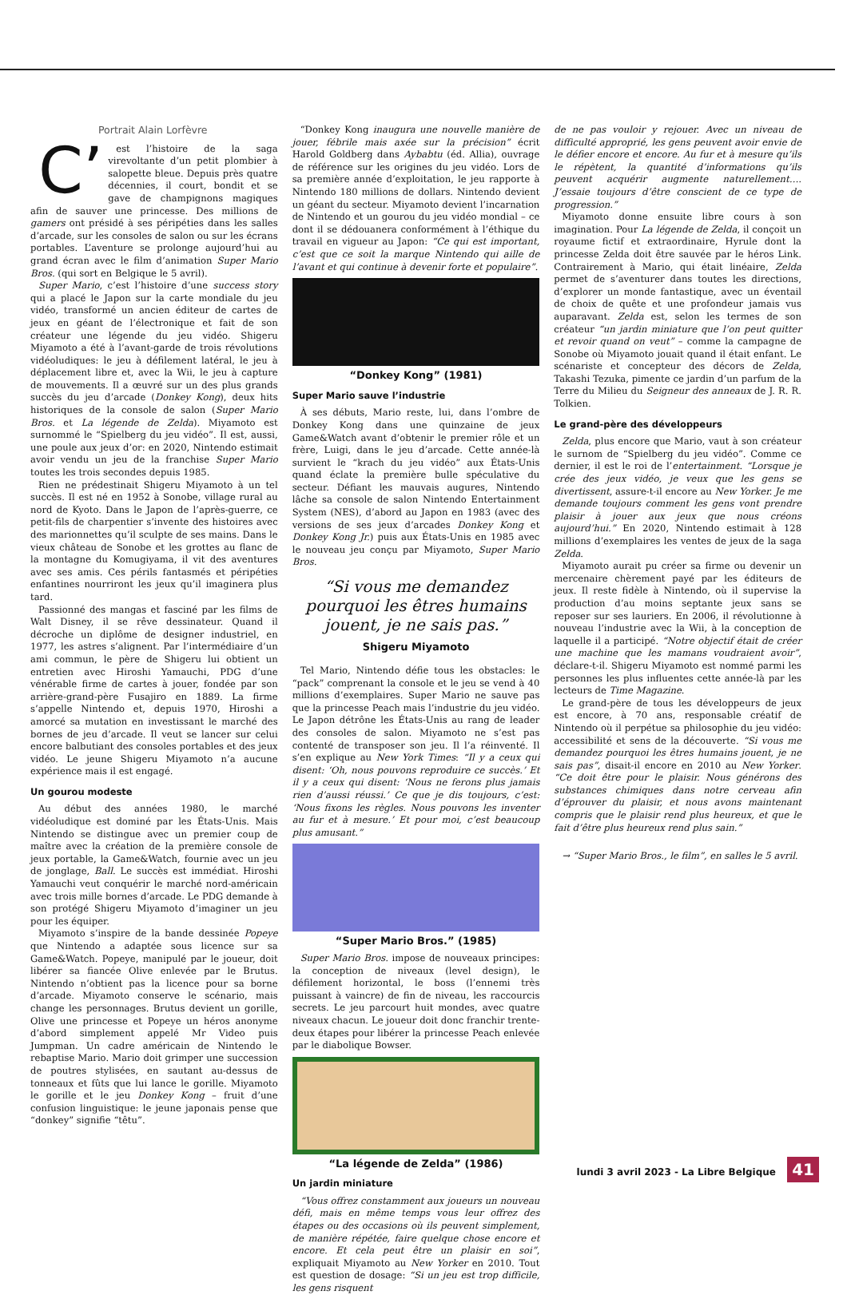Portrait Alain Lorfèvre
C’ est l’histoire de la saga virevoltante d’un petit plombier à salopette bleue. Depuis près quatre décennies, il court, bondit et se gave de champignons magiques afin de sauver une princesse. Des millions de gamers ont présidé à ses péripéties dans les salles d’arcade, sur les consoles de salon ou sur les écrans portables. L’aventure se prolonge aujourd’hui au grand écran avec le film d’animation Super Mario Bros. (qui sort en Belgique le 5 avril).
Super Mario, c’est l’histoire d’une success story qui a placé le Japon sur la carte mondiale du jeu vidéo, transformé un ancien éditeur de cartes de jeux en géant de l’électronique et fait de son créateur une légende du jeu vidéo. Shigeru Miyamoto a été à l’avant-garde de trois révolutions vidéoludiques: le jeu à défilement latéral, le jeu à déplacement libre et, avec la Wii, le jeu à capture de mouvements. Il a œuvré sur un des plus grands succès du jeu d’arcade (Donkey Kong), deux hits historiques de la console de salon (Super Mario Bros. et La légende de Zelda). Miyamoto est surnommé le “Spielberg du jeu vidéo”. Il est, aussi, une poule aux jeux d’or: en 2020, Nintendo estimait avoir vendu un jeu de la franchise Super Mario toutes les trois secondes depuis 1985.
Rien ne prédestinait Shigeru Miyamoto à un tel succès. Il est né en 1952 à Sonobe, village rural au nord de Kyoto. Dans le Japon de l’après-guerre, ce petit-fils de charpentier s’invente des histoires avec des marionnettes qu’il sculpte de ses mains. Dans le vieux château de Sonobe et les grottes au flanc de la montagne du Komugiyama, il vit des aventures avec ses amis. Ces périls fantasmés et péripéties enfantines nourriront les jeux qu’il imaginera plus tard.
Passionné des mangas et fasciné par les films de Walt Disney, il se rêve dessinateur. Quand il décroche un diplôme de designer industriel, en 1977, les astres s’alignent. Par l’intermédiaire d’un ami commun, le père de Shigeru lui obtient un entretien avec Hiroshi Yamauchi, PDG d’une vénérable firme de cartes à jouer, fondée par son arrière-grand-père Fusajiro en 1889. La firme s’appelle Nintendo et, depuis 1970, Hiroshi a amorcé sa mutation en investissant le marché des bornes de jeu d’arcade. Il veut se lancer sur celui encore balbutiant des consoles portables et des jeux vidéo. Le jeune Shigeru Miyamoto n’a aucune expérience mais il est engagé.
Un gourou modeste
Au début des années 1980, le marché vidéoludique est dominé par les États-Unis. Mais Nintendo se distingue avec un premier coup de maître avec la création de la première console de jeux portable, la Game&Watch, fournie avec un jeu de jonglage, Ball. Le succès est immédiat. Hiroshi Yamauchi veut conquérir le marché nord-américain avec trois mille bornes d’arcade. Le PDG demande à son protégé Shigeru Miyamoto d’imaginer un jeu pour les équiper.
Miyamoto s’inspire de la bande dessinée Popeye que Nintendo a adaptée sous licence sur sa Game&Watch. Popeye, manipulé par le joueur, doit libérer sa fiancée Olive enlevée par le Brutus. Nintendo n’obtient pas la licence pour sa borne d’arcade. Miyamoto conserve le scénario, mais change les personnages. Brutus devient un gorille, Olive une princesse et Popeye un héros anonyme d’abord simplement appelé Mr Video puis Jumpman. Un cadre américain de Nintendo le rebaptise Mario. Mario doit grimper une succession de poutres stylisées, en sautant au-dessus de tonneaux et fûts que lui lance le gorille. Miyamoto le gorille et le jeu Donkey Kong – fruit d’une confusion linguistique: le jeune japonais pense que “donkey” signifie “têtu”.
“Donkey Kong inaugura une nouvelle manière de jouer, fébrile mais axée sur la précision” écrit Harold Goldberg dans Aybabtu (éd. Allia), ouvrage de référence sur les origines du jeu vidéo. Lors de sa première année d’exploitation, le jeu rapporte à Nintendo 180 millions de dollars. Nintendo devient un géant du secteur. Miyamoto devient l’incarnation de Nintendo et un gourou du jeu vidéo mondial – ce dont il se dédouanera conformément à l’éthique du travail en vigueur au Japon: “Ce qui est important, c’est que ce soit la marque Nintendo qui aille de l’avant et qui continue à devenir forte et populaire”.
“Donkey Kong” (1981)
Super Mario sauve l’industrie
À ses débuts, Mario reste, lui, dans l’ombre de Donkey Kong dans une quinzaine de jeux Game&Watch avant d’obtenir le premier rôle et un frère, Luigi, dans le jeu d’arcade. Cette année-là survient le “krach du jeu vidéo” aux États-Unis quand éclate la première bulle spéculative du secteur. Défiant les mauvais augures, Nintendo lâche sa console de salon Nintendo Entertainment System (NES), d’abord au Japon en 1983 (avec des versions de ses jeux d’arcades Donkey Kong et Donkey Kong Jr.) puis aux États-Unis en 1985 avec le nouveau jeu conçu par Miyamoto, Super Mario Bros.
“Si vous me demandez pourquoi les êtres humains jouent, je ne sais pas.”
Shigeru Miyamoto
Tel Mario, Nintendo défie tous les obstacles: le “pack” comprenant la console et le jeu se vend à 40 millions d’exemplaires. Super Mario ne sauve pas que la princesse Peach mais l’industrie du jeu vidéo. Le Japon détrône les États-Unis au rang de leader des consoles de salon. Miyamoto ne s’est pas contenté de transposer son jeu. Il l’a réinventé. Il s’en explique au New York Times: “Il y a ceux qui disent: ‘Oh, nous pouvons reproduire ce succès.’ Et il y a ceux qui disent: ‘Nous ne ferons plus jamais rien d’aussi réussi.’ Ce que je dis toujours, c’est: ‘Nous fixons les règles. Nous pouvons les inventer au fur et à mesure.’ Et pour moi, c’est beaucoup plus amusant.”
“Super Mario Bros.” (1985)
Super Mario Bros. impose de nouveaux principes: la conception de niveaux (level design), le défilement horizontal, le boss (l’ennemi très puissant à vaincre) de fin de niveau, les raccourcis secrets. Le jeu parcourt huit mondes, avec quatre niveaux chacun. Le joueur doit donc franchir trente-deux étapes pour libérer la princesse Peach enlevée par le diabolique Bowser.
“La légende de Zelda” (1986)
Un jardin miniature
“Vous offrez constamment aux joueurs un nouveau défi, mais en même temps vous leur offrez des étapes ou des occasions où ils peuvent simplement, de manière répétée, faire quelque chose encore et encore. Et cela peut être un plaisir en soi”, expliquait Miyamoto au New Yorker en 2010. Tout est question de dosage: “Si un jeu est trop difficile, les gens risquent
de ne pas vouloir y rejouer. Avec un niveau de difficulté approprié, les gens peuvent avoir envie de le défier encore et encore. Au fur et à mesure qu’ils le répètent, la quantité d’informations qu’ils peuvent acquérir augmente naturellement…. J’essaie toujours d’être conscient de ce type de progression.”
Miyamoto donne ensuite libre cours à son imagination. Pour La légende de Zelda, il conçoit un royaume fictif et extraordinaire, Hyrule dont la princesse Zelda doit être sauvée par le héros Link. Contrairement à Mario, qui était linéaire, Zelda permet de s’aventurer dans toutes les directions, d’explorer un monde fantastique, avec un éventail de choix de quête et une profondeur jamais vus auparavant. Zelda est, selon les termes de son créateur “un jardin miniature que l’on peut quitter et revoir quand on veut” – comme la campagne de Sonobe où Miyamoto jouait quand il était enfant. Le scénariste et concepteur des décors de Zelda, Takashi Tezuka, pimente ce jardin d’un parfum de la Terre du Milieu du Seigneur des anneaux de J. R. R. Tolkien.
Le grand-père des développeurs
Zelda, plus encore que Mario, vaut à son créateur le surnom de “Spielberg du jeu vidéo”. Comme ce dernier, il est le roi de l’entertainment. “Lorsque je crée des jeux vidéo, je veux que les gens se divertissent, assure-t-il encore au New Yorker. Je me demande toujours comment les gens vont prendre plaisir à jouer aux jeux que nous créons aujourd’hui.” En 2020, Nintendo estimait à 128 millions d’exemplaires les ventes de jeux de la saga Zelda.
Miyamoto aurait pu créer sa firme ou devenir un mercenaire chèrement payé par les éditeurs de jeux. Il reste fidèle à Nintendo, où il supervise la production d’au moins septante jeux sans se reposer sur ses lauriers. En 2006, il révolutionne à nouveau l’industrie avec la Wii, à la conception de laquelle il a participé. “Notre objectif était de créer une machine que les mamans voudraient avoir”, déclare-t-il. Shigeru Miyamoto est nommé parmi les personnes les plus influentes cette année-là par les lecteurs de Time Magazine.
Le grand-père de tous les développeurs de jeux est encore, à 70 ans, responsable créatif de Nintendo où il perpétue sa philosophie du jeu vidéo: accessibilité et sens de la découverte. “Si vous me demandez pourquoi les êtres humains jouent, je ne sais pas”, disait-il encore en 2010 au New Yorker. “Ce doit être pour le plaisir. Nous générons des substances chimiques dans notre cerveau afin d’éprouver du plaisir, et nous avons maintenant compris que le plaisir rend plus heureux, et que le fait d’être plus heureux rend plus sain.”
→ “Super Mario Bros., le film”, en salles le 5 avril.
lundi 3 avril 2023 - La Libre Belgique 41